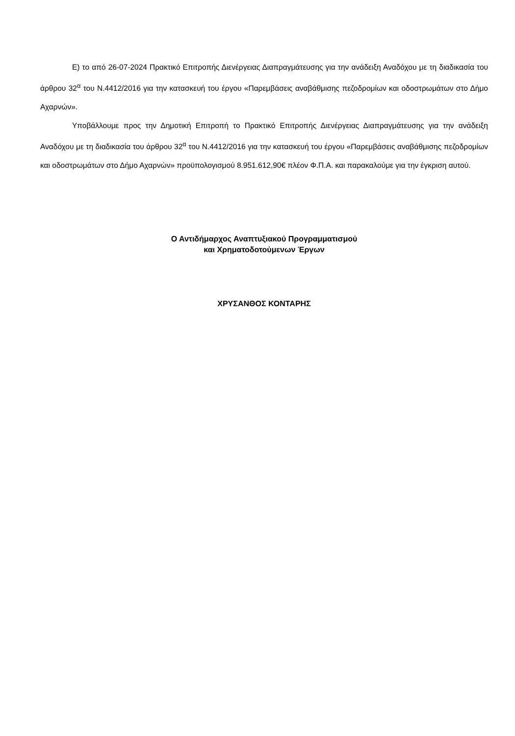Ε) το από 26-07-2024 Πρακτικό Επιτροπής Διενέργειας Διαπραγμάτευσης για την ανάδειξη Αναδόχου με τη διαδικασία του άρθρου 32<sup>α</sup> του Ν.4412/2016 για την κατασκευή του έργου «Παρεμβάσεις αναβάθμισης πεζοδρομίων και οδοστρωμάτων στο Δήμο Αχαρνών».
Υποβάλλουμε προς την Δημοτική Επιτροπή το Πρακτικό Επιτροπής Διενέργειας Διαπραγμάτευσης για την ανάδειξη Αναδόχου με τη διαδικασία του άρθρου 32<sup>α</sup> του Ν.4412/2016 για την κατασκευή του έργου «Παρεμβάσεις αναβάθμισης πεζοδρομίων και οδοστρωμάτων στο Δήμο Αχαρνών» προϋπολογισμού 8.951.612,90€ πλέον Φ.Π.Α. και παρακαλούμε για την έγκριση αυτού.
Ο Αντιδήμαρχος Αναπτυξιακού Προγραμματισμού
και Χρηματοδοτούμενων Έργων
ΧΡΥΣΑΝΘΟΣ ΚΟΝΤΑΡΗΣ